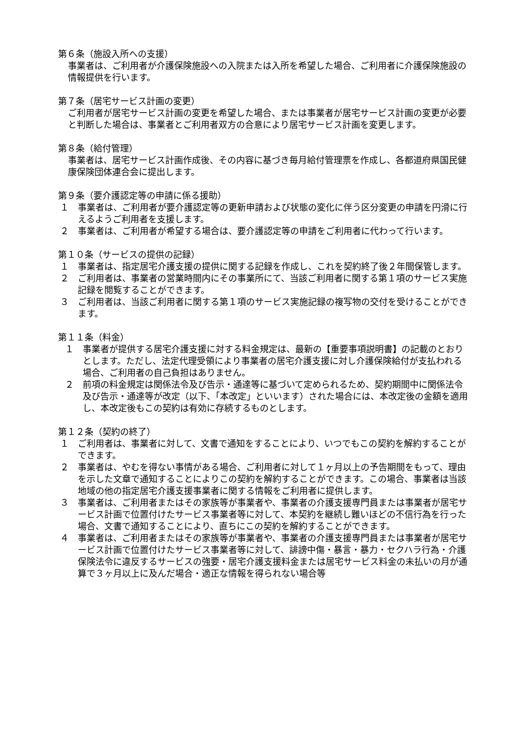第６条（施設入所への支援）
事業者は、ご利用者が介護保険施設への入院または入所を希望した場合、ご利用者に介護保険施設の情報提供を行います。
第７条（居宅サービス計画の変更）
ご利用者が居宅サービス計画の変更を希望した場合、または事業者が居宅サービス計画の変更が必要と判断した場合は、事業者とご利用者双方の合意により居宅サービス計画を変更します。
第８条（給付管理）
事業者は、居宅サービス計画作成後、その内容に基づき毎月給付管理票を作成し、各都道府県国民健康保険団体連合会に提出します。
第９条（要介護認定等の申請に係る援助）
１ 事業者は、ご利用者が要介護認定等の更新申請および状態の変化に伴う区分変更の申請を円滑に行えるようご利用者を支援します。
２ 事業者は、ご利用者が希望する場合は、要介護認定等の申請をご利用者に代わって行います。
第１０条（サービスの提供の記録）
１ 事業者は、指定居宅介護支援の提供に関する記録を作成し、これを契約終了後２年間保管します。
２ ご利用者は、事業者の営業時間内にその事業所にて、当該ご利用者に関する第１項のサービス実施記録を閲覧することができます。
３ ご利用者は、当該ご利用者に関する第１項のサービス実施記録の複写物の交付を受けることができます。
第１１条（料金）
１ 事業者が提供する居宅介護支援に対する料金規定は、最新の【重要事項説明書】の記載のとおりとします。ただし、法定代理受領により事業者の居宅介護支援に対し介護保険給付が支払われる場合、ご利用者の自己負担はありません。
２ 前項の料金規定は関係法令及び告示・通達等に基づいて定められるため、契約期間中に関係法令及び告示・通達等が改定（以下、「本改定」といいます）された場合には、本改定後の金額を適用し、本改定後もこの契約は有効に存続するものとします。
第１２条（契約の終了）
１ ご利用者は、事業者に対して、文書で通知をすることにより、いつでもこの契約を解約することができます。
２ 事業者は、やむを得ない事情がある場合、ご利用者に対して１ヶ月以上の予告期間をもって、理由を示した文章で通知することによりこの契約を解約することができます。この場合、事業者は当該地域の他の指定居宅介護支援事業者に関する情報をご利用者に提供します。
３ 事業者は、ご利用者またはその家族等が事業者や、事業者の介護支援専門員または事業者が居宅サービス計画で位置付けたサービス事業者等に対して、本契約を継続し難いほどの不信行為を行った場合、文書で通知することにより、直ちにこの契約を解約することができます。
４ 事業者は、ご利用者またはその家族等が事業者や、事業者の介護支援専門員または事業者が居宅サービス計画で位置付けたサービス事業者等に対して、誹謗中傷・暴言・暴力・セクハラ行為・介護保険法令に違反するサービスの強要・居宅介護支援料金または居宅サービス料金の未払いの月が通算で３ヶ月以上に及んだ場合・適正な情報を得られない場合等